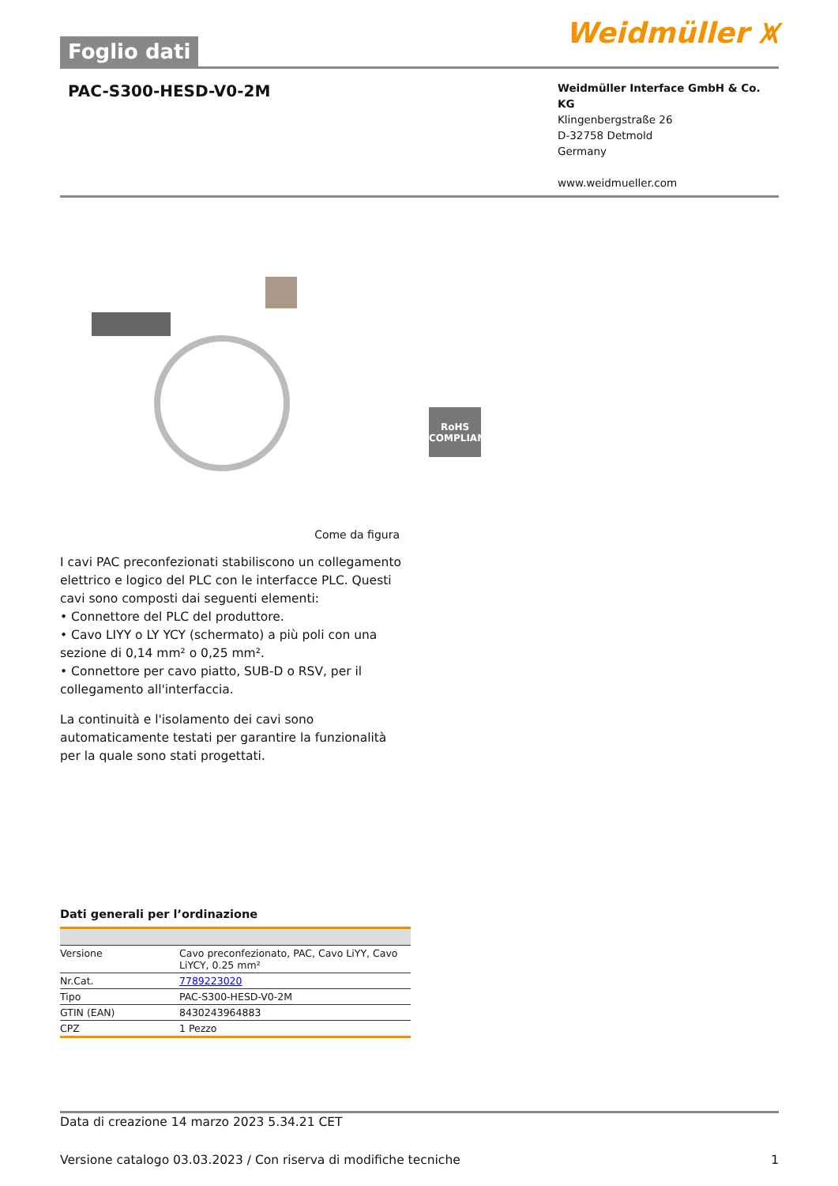Foglio dati
Weidmüller ⩙
PAC-S300-HESD-V0-2M
Weidmüller Interface GmbH & Co. KG
Klingenbergstraße 26
D-32758 Detmold
Germany
www.weidmueller.com
RoHS
COMPLIANT
Come da figura
I cavi PAC preconfezionati stabiliscono un collegamento elettrico e logico del PLC con le interfacce PLC. Questi cavi sono composti dai seguenti elementi:
• Connettore del PLC del produttore.
• Cavo LIYY o LY YCY (schermato) a più poli con una sezione di 0,14 mm² o 0,25 mm².
• Connettore per cavo piatto, SUB-D o RSV, per il collegamento all'interfaccia.
La continuità e l'isolamento dei cavi sono automaticamente testati per garantire la funzionalità per la quale sono stati progettati.
Dati generali per l’ordinazione
| Versione | Cavo preconfezionato, PAC, Cavo LiYY, Cavo LiYCY, 0.25 mm² |
| Nr.Cat. | 7789223020 |
| Tipo | PAC-S300-HESD-V0-2M |
| GTIN (EAN) | 8430243964883 |
| CPZ | 1 Pezzo |
Data di creazione 14 marzo 2023 5.34.21 CET
Versione catalogo 03.03.2023 / Con riserva di modifiche tecniche 1